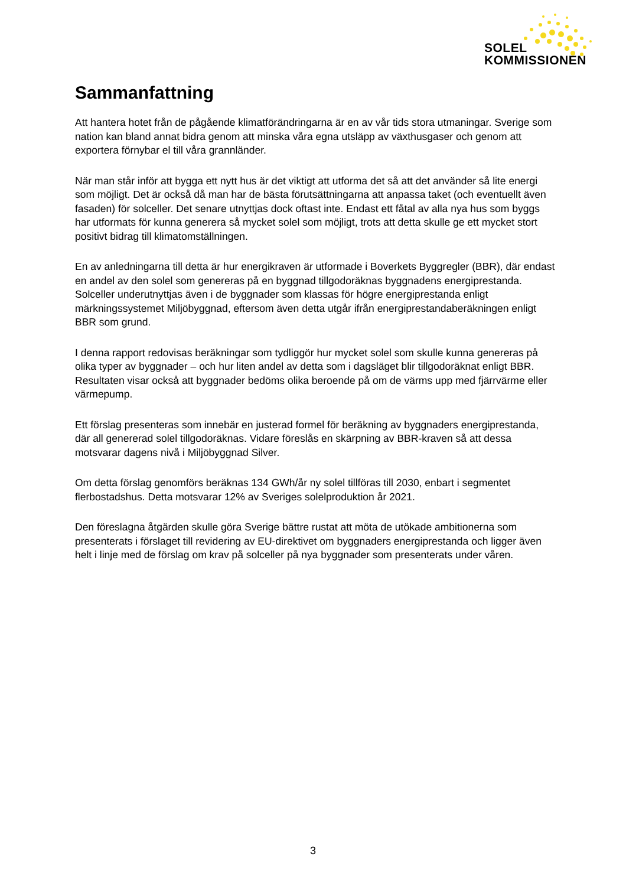SOLEL
KOMMISSIONEN
Sammanfattning
Att hantera hotet från de pågående klimatförändringarna är en av vår tids stora utmaningar. Sverige som nation kan bland annat bidra genom att minska våra egna utsläpp av växthusgaser och genom att exportera förnybar el till våra grannländer.
När man står inför att bygga ett nytt hus är det viktigt att utforma det så att det använder så lite energi som möjligt. Det är också då man har de bästa förutsättningarna att anpassa taket (och eventuellt även fasaden) för solceller. Det senare utnyttjas dock oftast inte. Endast ett fåtal av alla nya hus som byggs har utformats för kunna generera så mycket solel som möjligt, trots att detta skulle ge ett mycket stort positivt bidrag till klimatomställningen.
En av anledningarna till detta är hur energikraven är utformade i Boverkets Byggregler (BBR), där endast en andel av den solel som genereras på en byggnad tillgodoräknas byggnadens energiprestanda. Solceller underutnyttjas även i de byggnader som klassas för högre energiprestanda enligt märkningssystemet Miljöbyggnad, eftersom även detta utgår ifrån energiprestandaberäkningen enligt BBR som grund.
I denna rapport redovisas beräkningar som tydliggör hur mycket solel som skulle kunna genereras på olika typer av byggnader – och hur liten andel av detta som i dagsläget blir tillgodoräknat enligt BBR. Resultaten visar också att byggnader bedöms olika beroende på om de värms upp med fjärrvärme eller värmepump.
Ett förslag presenteras som innebär en justerad formel för beräkning av byggnaders energiprestanda, där all genererad solel tillgodoräknas. Vidare föreslås en skärpning av BBR-kraven så att dessa motsvarar dagens nivå i Miljöbyggnad Silver.
Om detta förslag genomförs beräknas 134 GWh/år ny solel tillföras till 2030, enbart i segmentet flerbostadshus. Detta motsvarar 12% av Sveriges solelproduktion år 2021.
Den föreslagna åtgärden skulle göra Sverige bättre rustat att möta de utökade ambitionerna som presenterats i förslaget till revidering av EU-direktivet om byggnaders energiprestanda och ligger även helt i linje med de förslag om krav på solceller på nya byggnader som presenterats under våren.
3